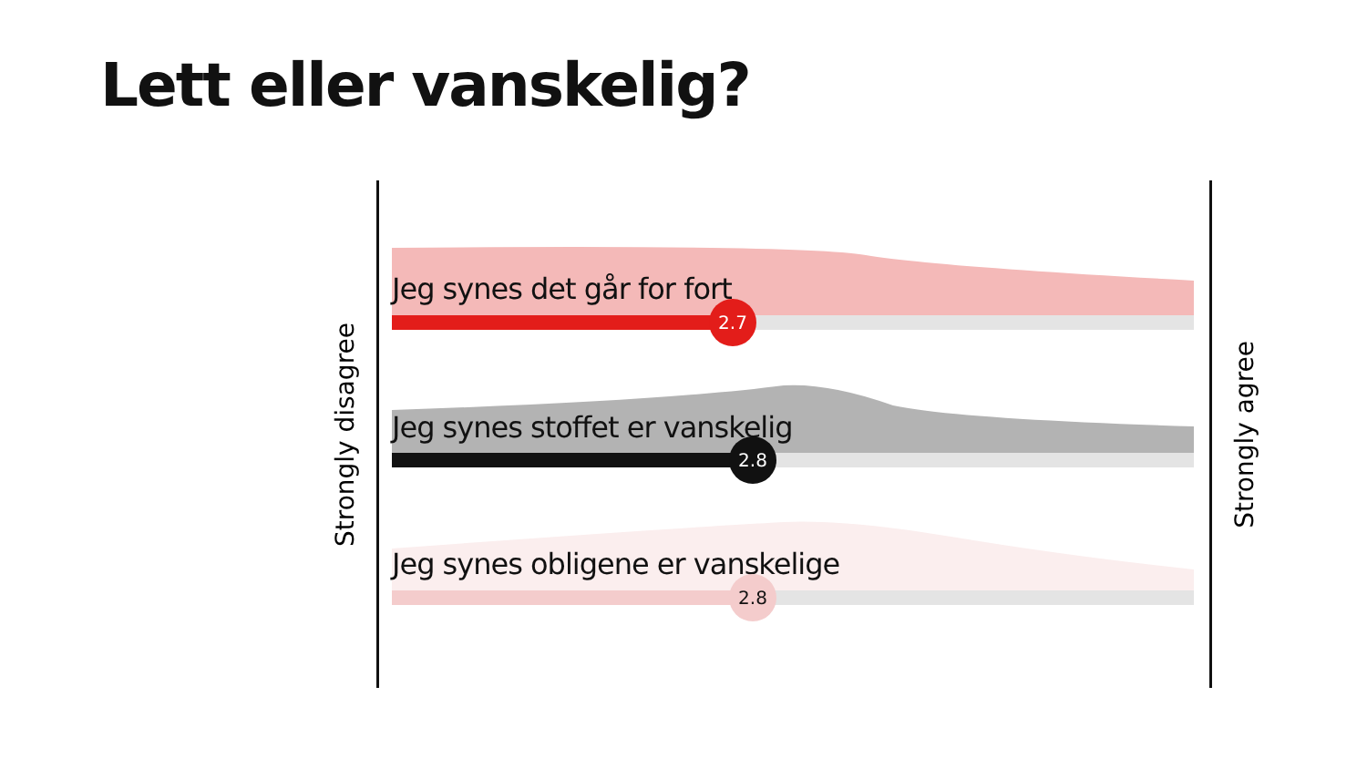Lett eller vanskelig?
Strongly disagree
Strongly agree
Jeg synes det går for fort
2.7
Jeg synes stoffet er vanskelig
2.8
Jeg synes obligene er vanskelige
2.8